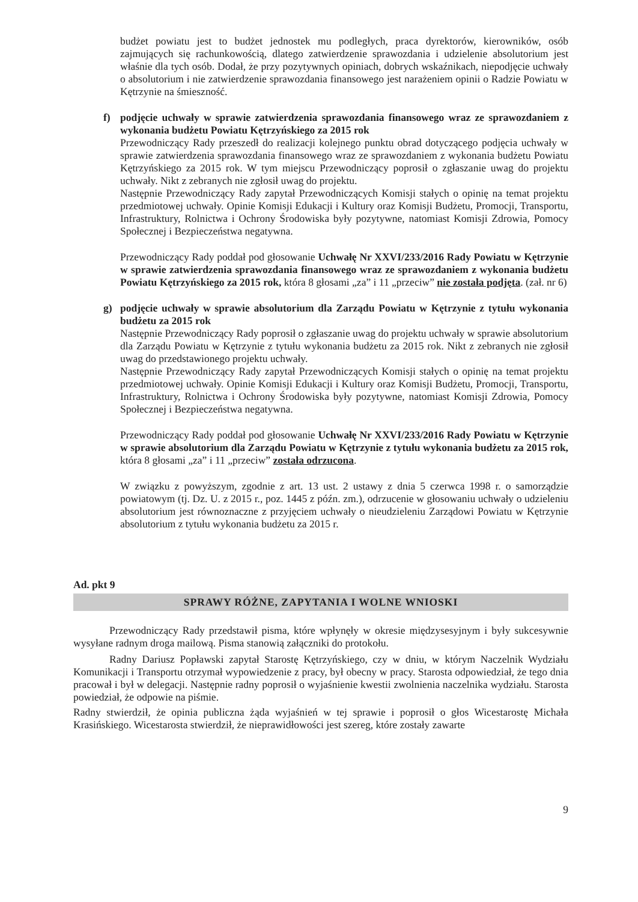budżet powiatu jest to budżet jednostek mu podległych, praca dyrektorów, kierowników, osób zajmujących się rachunkowością, dlatego zatwierdzenie sprawozdania i udzielenie absolutorium jest właśnie dla tych osób. Dodał, że przy pozytywnych opiniach, dobrych wskaźnikach, niepodjęcie uchwały o absolutorium i nie zatwierdzenie sprawozdania finansowego jest narażeniem opinii o Radzie Powiatu w Kętrzynie na śmieszność.
f) podjęcie uchwały w sprawie zatwierdzenia sprawozdania finansowego wraz ze sprawozdaniem z wykonania budżetu Powiatu Kętrzyńskiego za 2015 rok
Przewodniczący Rady przeszedł do realizacji kolejnego punktu obrad dotyczącego podjęcia uchwały w sprawie zatwierdzenia sprawozdania finansowego wraz ze sprawozdaniem z wykonania budżetu Powiatu Kętrzyńskiego za 2015 rok. W tym miejscu Przewodniczący poprosił o zgłaszanie uwag do projektu uchwały. Nikt z zebranych nie zgłosił uwag do projektu.
Następnie Przewodniczący Rady zapytał Przewodniczących Komisji stałych o opinię na temat projektu przedmiotowej uchwały. Opinie Komisji Edukacji i Kultury oraz Komisji Budżetu, Promocji, Transportu, Infrastruktury, Rolnictwa i Ochrony Środowiska były pozytywne, natomiast Komisji Zdrowia, Pomocy Społecznej i Bezpieczeństwa negatywna.
Przewodniczący Rady poddał pod głosowanie Uchwałę Nr XXVI/233/2016 Rady Powiatu w Kętrzynie w sprawie zatwierdzenia sprawozdania finansowego wraz ze sprawozdaniem z wykonania budżetu Powiatu Kętrzyńskiego za 2015 rok, która 8 głosami „za” i 11 „przeciw” nie została podjęta. (zał. nr 6)
g) podjęcie uchwały w sprawie absolutorium dla Zarządu Powiatu w Kętrzynie z tytułu wykonania budżetu za 2015 rok
Następnie Przewodniczący Rady poprosił o zgłaszanie uwag do projektu uchwały w sprawie absolutorium dla Zarządu Powiatu w Kętrzynie z tytułu wykonania budżetu za 2015 rok. Nikt z zebranych nie zgłosił uwag do przedstawionego projektu uchwały.
Następnie Przewodniczący Rady zapytał Przewodniczących Komisji stałych o opinię na temat projektu przedmiotowej uchwały. Opinie Komisji Edukacji i Kultury oraz Komisji Budżetu, Promocji, Transportu, Infrastruktury, Rolnictwa i Ochrony Środowiska były pozytywne, natomiast Komisji Zdrowia, Pomocy Społecznej i Bezpieczeństwa negatywna.
Przewodniczący Rady poddał pod głosowanie Uchwałę Nr XXVI/233/2016 Rady Powiatu w Kętrzynie w sprawie absolutorium dla Zarządu Powiatu w Kętrzynie z tytułu wykonania budżetu za 2015 rok, która 8 głosami „za” i 11 „przeciw” została odrzucona.
W związku z powyższym, zgodnie z art. 13 ust. 2 ustawy z dnia 5 czerwca 1998 r. o samorządzie powiatowym (tj. Dz. U. z 2015 r., poz. 1445 z późn. zm.), odrzucenie w głosowaniu uchwały o udzieleniu absolutorium jest równoznaczne z przyjęciem uchwały o nieudzieleniu Zarządowi Powiatu w Kętrzynie absolutorium z tytułu wykonania budżetu za 2015 r.
Ad. pkt 9
SPRAWY RÓŻNE, ZAPYTANIA I WOLNE WNIOSKI
Przewodniczący Rady przedstawił pisma, które wpłynęły w okresie międzysesyjnym i były sukcesywnie wysyłane radnym droga mailową. Pisma stanowią załączniki do protokołu.
Radny Dariusz Popławski zapytał Starostę Kętrzyńskiego, czy w dniu, w którym Naczelnik Wydziału Komunikacji i Transportu otrzymał wypowiedzenie z pracy, był obecny w pracy. Starosta odpowiedział, że tego dnia pracował i był w delegacji. Następnie radny poprosił o wyjaśnienie kwestii zwolnienia naczelnika wydziału. Starosta powiedział, że odpowie na piśmie.
Radny stwierdził, że opinia publiczna żąda wyjaśnień w tej sprawie i poprosił o głos Wicestarostę Michała Krasińskiego. Wicestarosta stwierdził, że nieprawidłowości jest szereg, które zostały zawarte
9